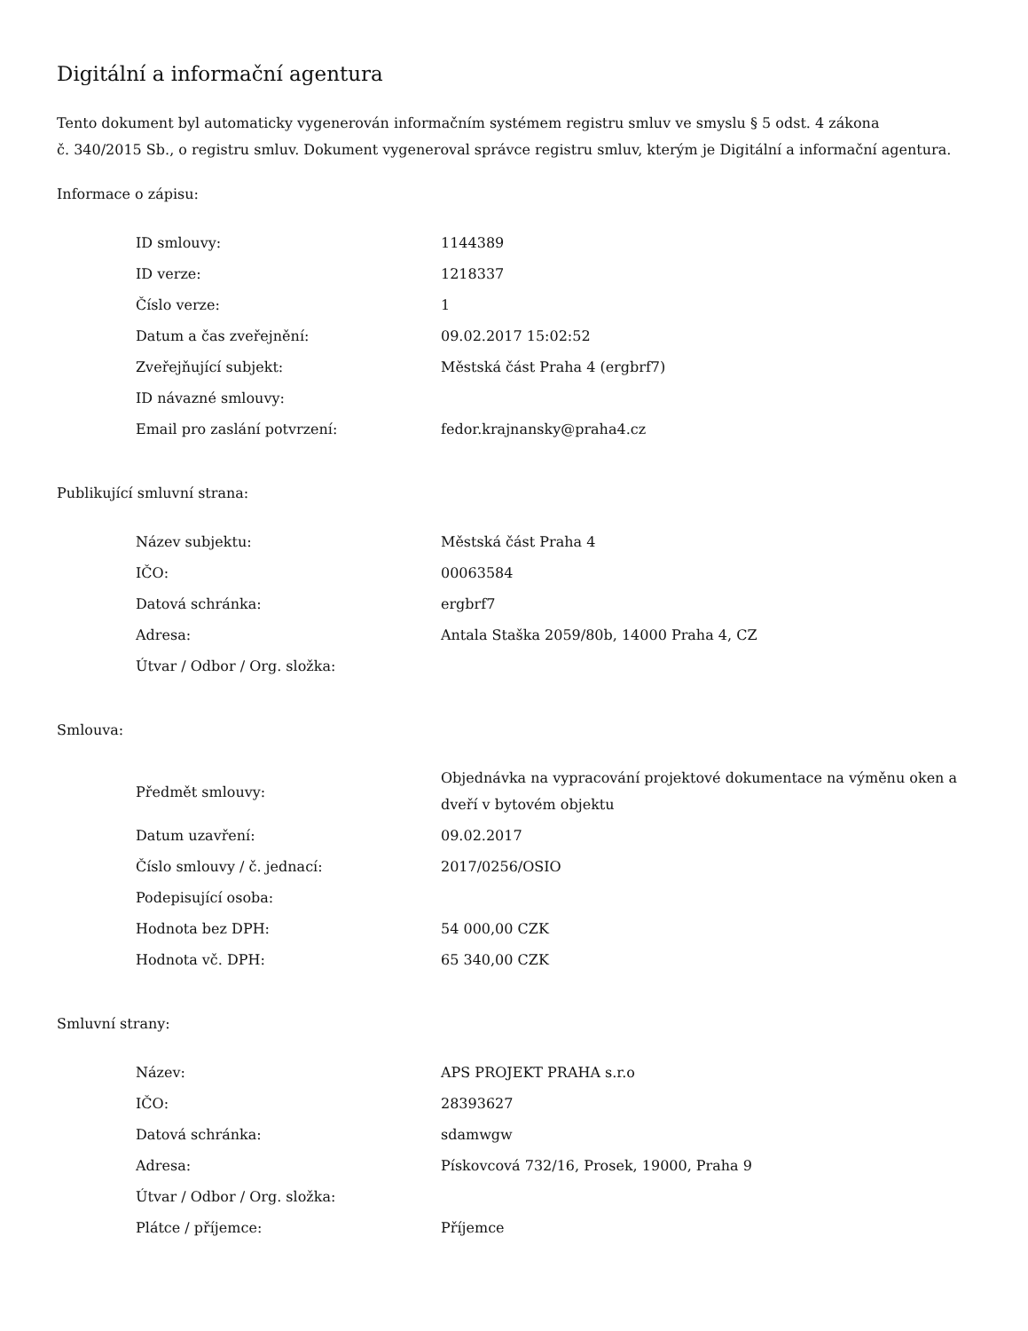Digitální a informační agentura
Tento dokument byl automaticky vygenerován informačním systémem registru smluv ve smyslu § 5 odst. 4 zákona
č. 340/2015 Sb., o registru smluv. Dokument vygeneroval správce registru smluv, kterým je Digitální a informační agentura.
Informace o zápisu:
| ID smlouvy: | 1144389 |
| ID verze: | 1218337 |
| Číslo verze: | 1 |
| Datum a čas zveřejnění: | 09.02.2017 15:02:52 |
| Zveřejňující subjekt: | Městská část Praha 4 (ergbrf7) |
| ID návazné smlouvy: | |
| Email pro zaslání potvrzení: | fedor.krajnansky@praha4.cz |
Publikující smluvní strana:
| Název subjektu: | Městská část Praha 4 |
| IČO: | 00063584 |
| Datová schránka: | ergbrf7 |
| Adresa: | Antala Staška 2059/80b, 14000 Praha 4, CZ |
| Útvar / Odbor / Org. složka: | |
Smlouva:
| Předmět smlouvy: | Objednávka na vypracování projektové dokumentace na výměnu oken a dveří v bytovém objektu |
| Datum uzavření: | 09.02.2017 |
| Číslo smlouvy / č. jednací: | 2017/0256/OSIO |
| Podepisující osoba: | |
| Hodnota bez DPH: | 54 000,00 CZK |
| Hodnota vč. DPH: | 65 340,00 CZK |
Smluvní strany:
| Název: | APS PROJEKT PRAHA s.r.o |
| IČO: | 28393627 |
| Datová schránka: | sdamwgw |
| Adresa: | Pískovcová 732/16, Prosek, 19000, Praha 9 |
| Útvar / Odbor / Org. složka: | |
| Plátce / příjemce: | Příjemce |